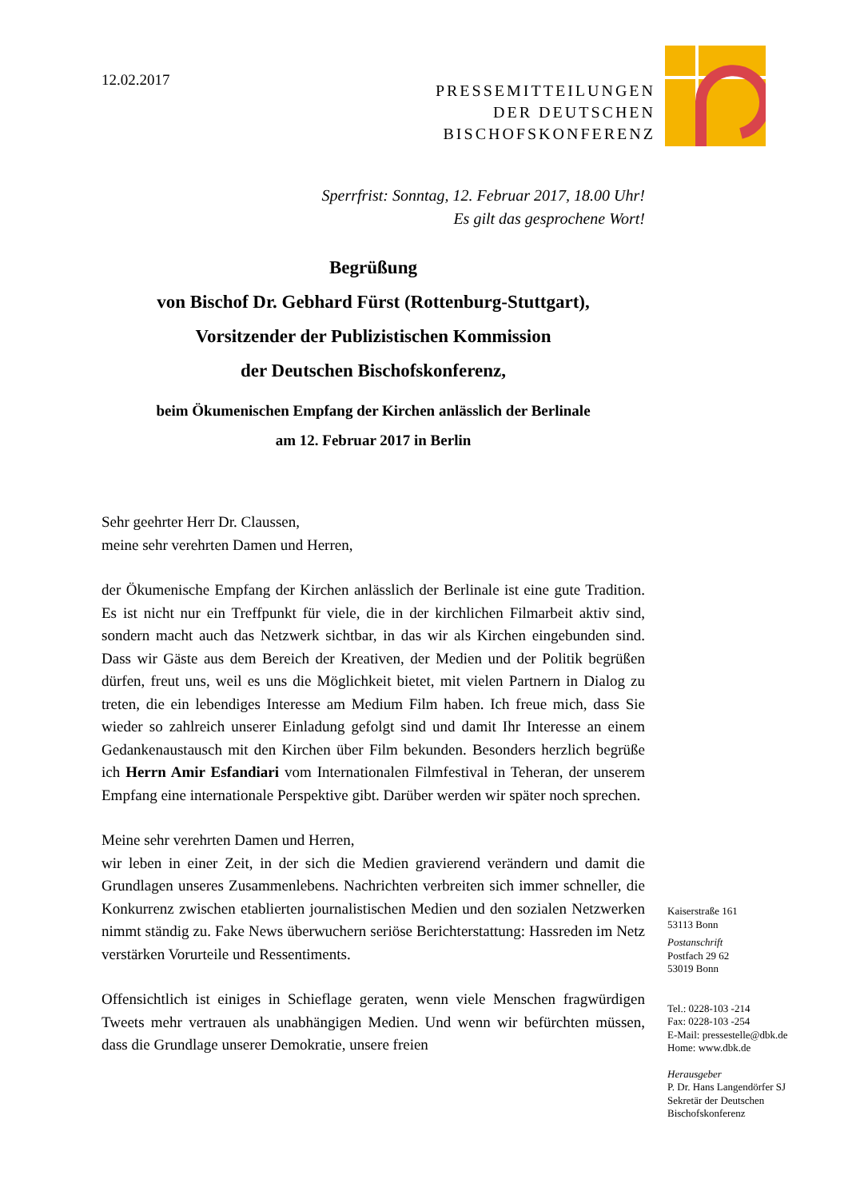12.02.2017
PRESSEMITTEILUNGEN
DER DEUTSCHEN
BISCHOFSKONFERENZ
Sperrfrist: Sonntag, 12. Februar 2017, 18.00 Uhr!
Es gilt das gesprochene Wort!
Begrüßung
von Bischof Dr. Gebhard Fürst (Rottenburg-Stuttgart),
Vorsitzender der Publizistischen Kommission
der Deutschen Bischofskonferenz,
beim Ökumenischen Empfang der Kirchen anlässlich der Berlinale
am 12. Februar 2017 in Berlin
Sehr geehrter Herr Dr. Claussen,
meine sehr verehrten Damen und Herren,
der Ökumenische Empfang der Kirchen anlässlich der Berlinale ist eine gute Tradition. Es ist nicht nur ein Treffpunkt für viele, die in der kirchlichen Filmarbeit aktiv sind, sondern macht auch das Netzwerk sichtbar, in das wir als Kirchen eingebunden sind. Dass wir Gäste aus dem Bereich der Kreativen, der Medien und der Politik begrüßen dürfen, freut uns, weil es uns die Möglichkeit bietet, mit vielen Partnern in Dialog zu treten, die ein lebendiges Interesse am Medium Film haben. Ich freue mich, dass Sie wieder so zahlreich unserer Einladung gefolgt sind und damit Ihr Interesse an einem Gedankenaustausch mit den Kirchen über Film bekunden. Besonders herzlich begrüße ich Herrn Amir Esfandiari vom Internationalen Filmfestival in Teheran, der unserem Empfang eine internationale Perspektive gibt. Darüber werden wir später noch sprechen.
Meine sehr verehrten Damen und Herren,
wir leben in einer Zeit, in der sich die Medien gravierend verändern und damit die Grundlagen unseres Zusammenlebens. Nachrichten verbreiten sich immer schneller, die Konkurrenz zwischen etablierten journalistischen Medien und den sozialen Netzwerken nimmt ständig zu. Fake News überwuchern seriöse Berichterstattung: Hassreden im Netz verstärken Vorurteile und Ressentiments.
Offensichtlich ist einiges in Schieflage geraten, wenn viele Menschen fragwürdigen Tweets mehr vertrauen als unabhängigen Medien. Und wenn wir befürchten müssen, dass die Grundlage unserer Demokratie, unsere freien
Kaiserstraße 161
53113 Bonn
Postanschrift
Postfach 29 62
53019 Bonn
Tel.: 0228-103 -214
Fax: 0228-103 -254
E-Mail: pressestelle@dbk.de
Home: www.dbk.de
Herausgeber
P. Dr. Hans Langendörfer SJ
Sekretär der Deutschen
Bischofskonferenz